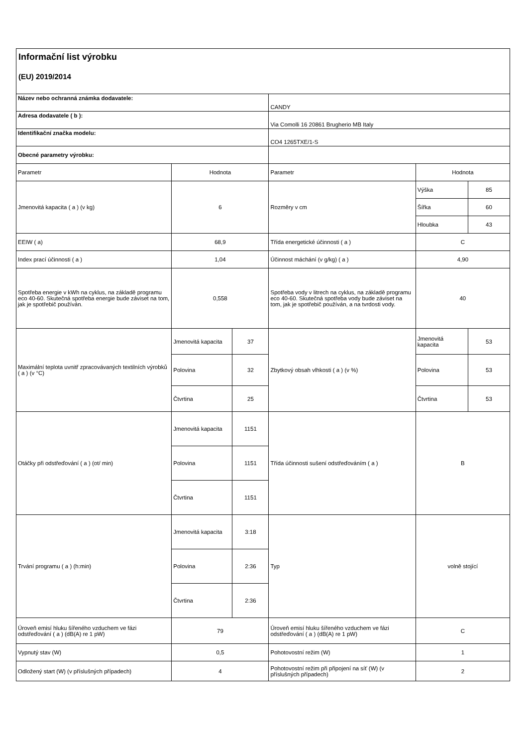Informační list výrobku
(EU) 2019/2014
| Název nebo ochranná známka dodavatele: | | | CANDY | | |
| Adresa dodavatele ( b ): | | | Via Comolli 16 20861 Brugherio MB Italy | | |
| Identifikační značka modelu: | | | CO4 1265TXE/1-S | | |
| Obecné parametry výrobku: | | | | | |
| Parametr | Hodnota | | Parametr | Hodnota | |
| Jmenovitá kapacita ( a ) (v kg) | 6 | | Rozměry v cm | Výška | 85 |
| | | | | Šířka | 60 |
| | | | | Hloubka | 43 |
| EEIW ( a) | 68,9 | | Třída energetické účinnosti ( a ) | C | |
| Index prací účinnosti ( a ) | 1,04 | | Účinnost máchání (v g/kg) ( a ) | 4,90 | |
| Spotřeba energie v kWh na cyklus, na základě programu eco 40-60. Skutečná spotřeba energie bude záviset na tom, jak je spotřebič používán. | 0,558 | | Spotřeba vody v litrech na cyklus, na základě programu eco 40-60. Skutečná spotřeba vody bude záviset na tom, jak je spotřebič používán, a na tvrdosti vody. | 40 | |
| Maximální teplota uvnitř zpracovávaných textilních výrobků ( a ) (v °C) | Jmenovitá kapacita | 37 | Zbytkový obsah vlhkosti ( a ) (v %) | Jmenovitá kapacita | 53 |
| | Polovina | 32 | | Polovina | 53 |
| | Čtvrtina | 25 | | Čtvrtina | 53 |
| Otáčky při odstřeďování ( a ) (ot/ min) | Jmenovitá kapacita | 1151 | Třída účinnosti sušení odstřeďováním ( a ) | B | |
| | Polovina | 1151 | | | |
| | Čtvrtina | 1151 | | | |
| Trvání programu ( a ) (h:min) | Jmenovitá kapacita | 3:18 | Typ | volně stojící | |
| | Polovina | 2:36 | | | |
| | Čtvrtina | 2:36 | | | |
| Úroveň emisí hluku šířeného vzduchem ve fázi odstřeďování ( a ) (dB(A) re 1 pW) | 79 | | Úroveň emisí hluku šířeného vzduchem ve fázi odstřeďování ( a ) (dB(A) re 1 pW) | C | |
| Vypnutý stav (W) | 0,5 | | Pohotovostní režim (W) | 1 | |
| Odložený start (W) (v příslušných případech) | 4 | | Pohotovostní režim při připojení na síť (W) (v příslušných případech) | 2 | |